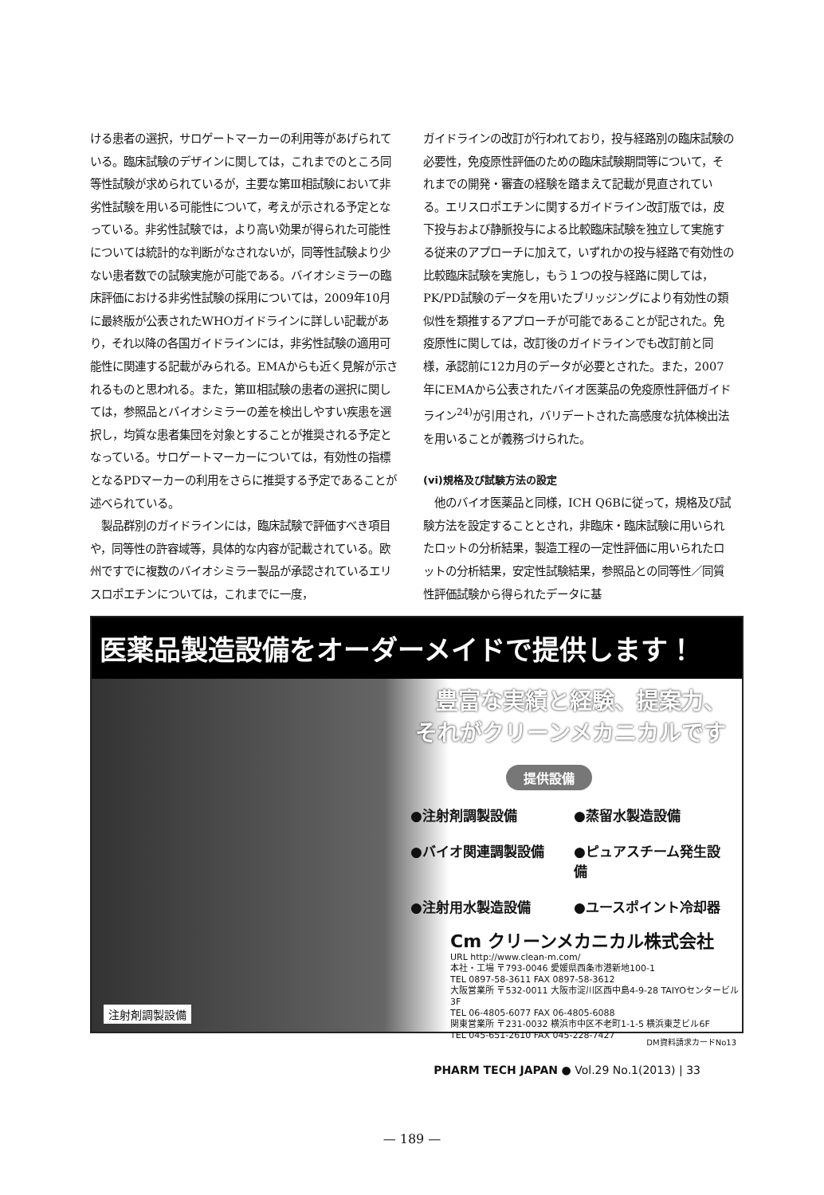ける患者の選択，サロゲートマーカーの利用等があげられている。臨床試験のデザインに関しては，これまでのところ同等性試験が求められているが，主要な第Ⅲ相試験において非劣性試験を用いる可能性について，考えが示される予定となっている。非劣性試験では，より高い効果が得られた可能性については統計的な判断がなされないが，同等性試験より少ない患者数での試験実施が可能である。バイオシミラーの臨床評価における非劣性試験の採用については，2009年10月に最終版が公表されたWHOガイドラインに詳しい記載があり，それ以降の各国ガイドラインには，非劣性試験の適用可能性に関連する記載がみられる。EMAからも近く見解が示されるものと思われる。また，第Ⅲ相試験の患者の選択に関しては，参照品とバイオシミラーの差を検出しやすい疾患を選択し，均質な患者集団を対象とすることが推奨される予定となっている。サロゲートマーカーについては，有効性の指標となるPDマーカーの利用をさらに推奨する予定であることが述べられている。
　製品群別のガイドラインには，臨床試験で評価すべき項目や，同等性の許容域等，具体的な内容が記載されている。欧州ですでに複数のバイオシミラー製品が承認されているエリスロポエチンについては，これまでに一度，
ガイドラインの改訂が行われており，投与経路別の臨床試験の必要性，免疫原性評価のための臨床試験期間等について，それまでの開発・審査の経験を踏まえて記載が見直されている。エリスロポエチンに関するガイドライン改訂版では，皮下投与および静脈投与による比較臨床試験を独立して実施する従来のアプローチに加えて，いずれかの投与経路で有効性の比較臨床試験を実施し，もう１つの投与経路に関しては，PK/PD試験のデータを用いたブリッジングにより有効性の類似性を類推するアプローチが可能であることが記された。免疫原性に関しては，改訂後のガイドラインでも改訂前と同様，承認前に12カ月のデータが必要とされた。また，2007年にEMAから公表されたバイオ医薬品の免疫原性評価ガイドライン<sup>24)</sup>が引用され，バリデートされた高感度な抗体検出法を用いることが義務づけられた。
(vi)規格及び試験方法の設定
　他のバイオ医薬品と同様，ICH Q6Bに従って，規格及び試験方法を設定することとされ，非臨床・臨床試験に用いられたロットの分析結果，製造工程の一定性評価に用いられたロットの分析結果，安定性試験結果，参照品との同等性／同質性評価試験から得られたデータに基
医薬品製造設備をオーダーメイドで提供します！
豊富な実績と経験、提案力、
それがクリーンメカニカルです
提供設備
●注射剤調製設備 ●蒸留水製造設備 ●バイオ関連調製設備 ●ピュアスチーム発生設備 ●注射用水製造設備 ●ユースポイント冷却器
Cm クリーンメカニカル株式会社
URL http://www.clean-m.com/
本社・工場 〒793-0046 愛媛県西条市港新地100-1
TEL 0897-58-3611 FAX 0897-58-3612
大阪営業所 〒532-0011 大阪市淀川区西中島4-9-28 TAIYOセンタービル3F
TEL 06-4805-6077 FAX 06-4805-6088
関東営業所 〒231-0032 横浜市中区不老町1-1-5 横浜東芝ビル6F
TEL 045-651-2610 FAX 045-228-7427
注射剤調製設備
DM資料請求カードNo13
PHARM TECH JAPAN ● Vol.29 No.1(2013) | 33
— 189 —